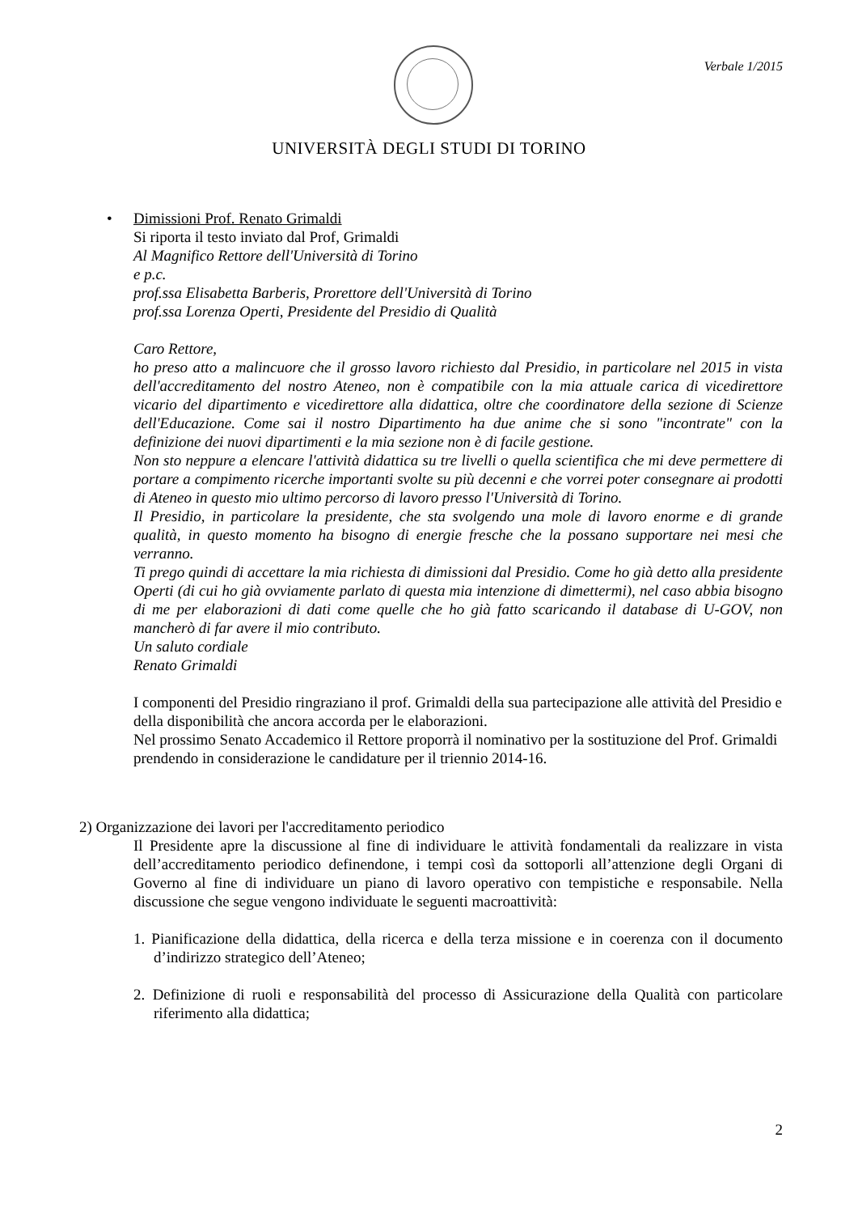Verbale 1/2015
UNIVERSITÀ DEGLI STUDI DI TORINO
• Dimissioni Prof. Renato Grimaldi
Si riporta il testo inviato dal Prof, Grimaldi
Al Magnifico Rettore dell'Università di Torino
e p.c.
prof.ssa Elisabetta Barberis, Prorettore dell'Università di Torino
prof.ssa Lorenza Operti, Presidente del Presidio di Qualità
Caro Rettore,
ho preso atto a malincuore che il grosso lavoro richiesto dal Presidio, in particolare nel 2015 in vista dell'accreditamento del nostro Ateneo, non è compatibile con la mia attuale carica di vicedirettore vicario del dipartimento e vicedirettore alla didattica, oltre che coordinatore della sezione di Scienze dell'Educazione. Come sai il nostro Dipartimento ha due anime che si sono "incontrate" con la definizione dei nuovi dipartimenti e la mia sezione non è di facile gestione.
Non sto neppure a elencare l'attività didattica su tre livelli o quella scientifica che mi deve permettere di portare a compimento ricerche importanti svolte su più decenni e che vorrei poter consegnare ai prodotti di Ateneo in questo mio ultimo percorso di lavoro presso l'Università di Torino.
Il Presidio, in particolare la presidente, che sta svolgendo una mole di lavoro enorme e di grande qualità, in questo momento ha bisogno di energie fresche che la possano supportare nei mesi che verranno.
Ti prego quindi di accettare la mia richiesta di dimissioni dal Presidio. Come ho già detto alla presidente Operti (di cui ho già ovviamente parlato di questa mia intenzione di dimettermi), nel caso abbia bisogno di me per elaborazioni di dati come quelle che ho già fatto scaricando il database di U-GOV, non mancherò di far avere il mio contributo.
Un saluto cordiale
Renato Grimaldi
I componenti del Presidio ringraziano il prof. Grimaldi della sua partecipazione alle attività del Presidio e della disponibilità che ancora accorda per le elaborazioni.
Nel prossimo Senato Accademico il Rettore proporrà il nominativo per la sostituzione del Prof. Grimaldi prendendo in considerazione le candidature per il triennio 2014-16.
2) Organizzazione dei lavori per l'accreditamento periodico
Il Presidente apre la discussione al fine di individuare le attività fondamentali da realizzare in vista dell’accreditamento periodico definendone, i tempi così da sottoporli all’attenzione degli Organi di Governo al fine di individuare un piano di lavoro operativo con tempistiche e responsabile. Nella discussione che segue vengono individuate le seguenti macroattività:
1. Pianificazione della didattica, della ricerca e della terza missione e in coerenza con il documento d’indirizzo strategico dell’Ateneo;
2. Definizione di ruoli e responsabilità del processo di Assicurazione della Qualità con particolare riferimento alla didattica;
2